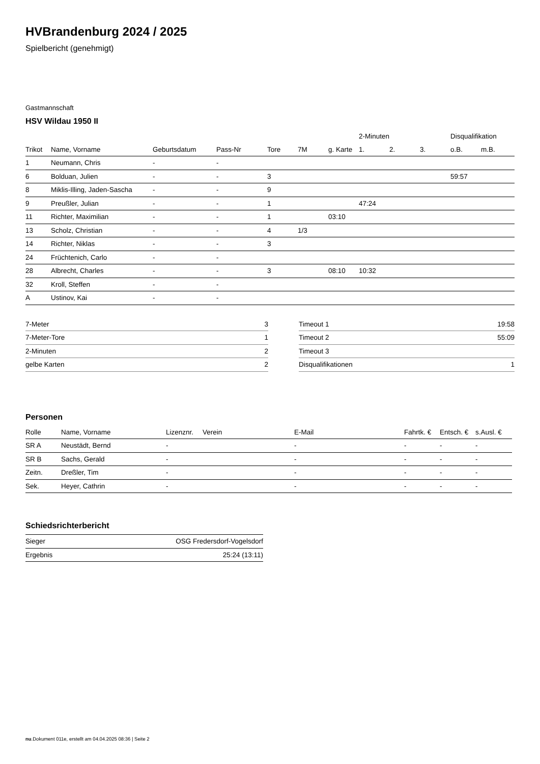HVBrandenburg 2024 / 2025
Spielbericht (genehmigt)
Gastmannschaft
HSV Wildau 1950 II
| | | | | | | | 2-Minuten | | | Disqualifikation | |
| --- | --- | --- | --- | --- | --- | --- | --- | --- | --- | --- | --- |
| Trikot | Name, Vorname | Geburtsdatum | Pass-Nr | Tore | 7M | g. Karte | 1. | 2. | 3. | o.B. | m.B. |
| 1 | Neumann, Chris | - | - | | | | | | | | |
| 6 | Bolduan, Julien | - | - | 3 | | | | | | 59:57 | |
| 8 | Miklis-Illing, Jaden-Sascha | - | - | 9 | | | | | | | |
| 9 | Preußler, Julian | - | - | 1 | | | 47:24 | | | | |
| 11 | Richter, Maximilian | - | - | 1 | | 03:10 | | | | | |
| 13 | Scholz, Christian | - | - | 4 | 1/3 | | | | | | |
| 14 | Richter, Niklas | - | - | 3 | | | | | | | |
| 24 | Früchtenich, Carlo | - | - | | | | | | | | |
| 28 | Albrecht, Charles | - | - | 3 | | 08:10 | 10:32 | | | | |
| 32 | Kroll, Steffen | - | - | | | | | | | | |
| A | Ustinov, Kai | - | - | | | | | | | | |
| 7-Meter | 3 |
| 7-Meter-Tore | 1 |
| 2-Minuten | 2 |
| gelbe Karten | 2 |
| Timeout 1 | 19:58 |
| Timeout 2 | 55:09 |
| Timeout 3 | |
| Disqualifikationen | 1 |
Personen
| Rolle | Name, Vorname | Lizenznr. | Verein | E-Mail | Fahrtk. € | Entsch. € | s.Ausl. € |
| --- | --- | --- | --- | --- | --- | --- | --- |
| SR A | Neustädt, Bernd | - | | - | - | - | - |
| SR B | Sachs, Gerald | - | | - | - | - | - |
| Zeitn. | Dreßler, Tim | - | | - | - | - | - |
| Sek. | Heyer, Cathrin | - | | - | - | - | - |
Schiedsrichterbericht
| Sieger | OSG Fredersdorf-Vogelsdorf |
| Ergebnis | 25:24 (13:11) |
nu.Dokument 011e, erstellt am 04.04.2025 08:36 | Seite 2